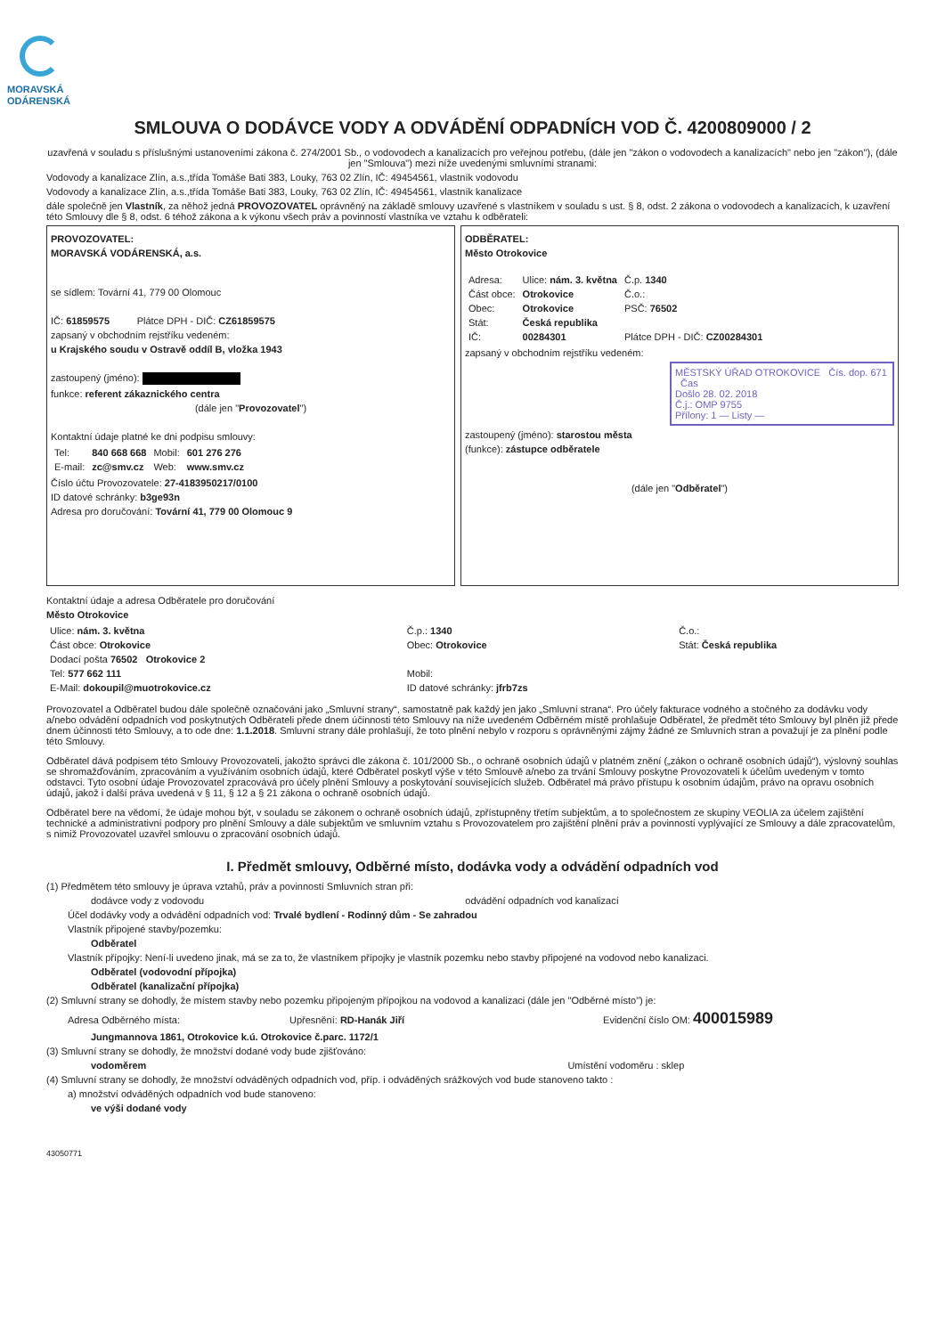MORAVSKÁ
ODÁRENSKÁ
SMLOUVA O DODÁVCE VODY A ODVÁDĚNÍ ODPADNÍCH VOD Č. 4200809000 / 2
uzavřená v souladu s příslušnými ustanoveními zákona č. 274/2001 Sb., o vodovodech a kanalizacích pro veřejnou potřebu, (dále jen "zákon o vodovodech a kanalizacích" nebo jen "zákon"), (dále jen "Smlouva") mezi níže uvedenými smluvními stranami:
Vodovody a kanalizace Zlín, a.s.,třída Tomáše Bati 383, Louky, 763 02 Zlín, IČ: 49454561, vlastník vodovodu
Vodovody a kanalizace Zlín, a.s.,třída Tomáše Bati 383, Louky, 763 02 Zlín, IČ: 49454561, vlastník kanalizace
dále společně jen Vlastník, za něhož jedná PROVOZOVATEL oprávněný na základě smlouvy uzavřené s vlastníkem v souladu s ust. § 8, odst. 2 zákona o vodovodech a kanalizacích, k uzavření této Smlouvy dle § 8, odst. 6 téhož zákona a k výkonu všech práv a povinností vlastníka ve vztahu k odběrateli:
PROVOZOVATEL:
MORAVSKÁ VODÁRENSKÁ, a.s.
se sídlem: Tovární 41, 779 00 Olomouc
IČ: 61859575 Plátce DPH - DIČ: CZ61859575
zapsaný v obchodním rejstříku vedeném:
u Krajského soudu v Ostravě oddíl B, vložka 1943
zastoupený (jméno):
funkce: referent zákaznického centra
(dále jen "Provozovatel")
Kontaktní údaje platné ke dni podpisu smlouvy:
| Tel: | 840 668 668 | Mobil: | 601 276 276 |
| E-mail: | zc@smv.cz | Web: | www.smv.cz |
Číslo účtu Provozovatele: 27-4183950217/0100
ID datové schránky: b3ge93n
Adresa pro doručování: Tovární 41, 779 00 Olomouc 9
ODBĚRATEL:
Město Otrokovice
| Adresa: | Ulice: nám. 3. května | Č.p. 1340 |
| Část obce: | Otrokovice | Č.o.: |
| Obec: | Otrokovice | PSČ: 76502 |
| Stát: | Česká republika | |
| IČ: | 00284301 | Plátce DPH - DIČ: CZ00284301 |
zapsaný v obchodním rejstříku vedeném:
MĚSTSKÝ ÚŘAD OTROKOVICE Čís. dop. 671 Čas
Došlo 28. 02. 2018
Č.j.: OMP 9755
Přílony: 1 — Listy —
zastoupený (jméno): starostou města
(funkce): zástupce odběratele
(dále jen "Odběratel")
Kontaktní údaje a adresa Odběratele pro doručování
Město Otrokovice
| Ulice: nám. 3. května | Č.p.: 1340 | Č.o.: |
| Část obce: Otrokovice | Obec: Otrokovice | Stát: Česká republika |
| Dodací pošta 76502 Otrokovice 2 | | |
| Tel: 577 662 111 | Mobil: | |
| E-Mail: dokoupil@muotrokovice.cz | ID datové schránky: jfrb7zs | |
Provozovatel a Odběratel budou dále společně označováni jako „Smluvní strany“, samostatně pak každý jen jako „Smluvní strana“. Pro účely fakturace vodného a stočného za dodávku vody a/nebo odvádění odpadních vod poskytnutých Odběrateli přede dnem účinnosti této Smlouvy na níže uvedeném Odběrném místě prohlašuje Odběratel, že předmět této Smlouvy byl plněn již přede dnem účinnosti této Smlouvy, a to ode dne: 1.1.2018. Smluvní strany dále prohlašují, že toto plnění nebylo v rozporu s oprávněnými zájmy žádné ze Smluvních stran a považují je za plnění podle této Smlouvy.
Odběratel dává podpisem této Smlouvy Provozovateli, jakožto správci dle zákona č. 101/2000 Sb., o ochraně osobních údajů v platném znění („zákon o ochraně osobních údajů“), výslovný souhlas se shromažďováním, zpracováním a využíváním osobních údajů, které Odběratel poskytl výše v této Smlouvě a/nebo za trvání Smlouvy poskytne Provozovateli k účelům uvedeným v tomto odstavci. Tyto osobní údaje Provozovatel zpracovává pro účely plnění Smlouvy a poskytování souvisejících služeb. Odběratel má právo přístupu k osobním údajům, právo na opravu osobních údajů, jakož i další práva uvedená v § 11, § 12 a § 21 zákona o ochraně osobních údajů.
Odběratel bere na vědomí, že údaje mohou být, v souladu se zákonem o ochraně osobních údajů, zpřístupněny třetím subjektům, a to společnostem ze skupiny VEOLIA za účelem zajištění technické a administrativní podpory pro plnění Smlouvy a dále subjektům ve smluvním vztahu s Provozovatelem pro zajištění plnění práv a povinností vyplývající ze Smlouvy a dále zpracovatelům, s nimiž Provozovatel uzavřel smlouvu o zpracování osobních údajů.
I. Předmět smlouvy, Odběrné místo, dodávka vody a odvádění odpadních vod
(1) Předmětem této smlouvy je úprava vztahů, práv a povinností Smluvních stran při:
dodávce vody z vodovodu odvádění odpadních vod kanalizací
Účel dodávky vody a odvádění odpadních vod: Trvalé bydlení - Rodinný dům - Se zahradou
Vlastník připojené stavby/pozemku:
Odběratel
Vlastník přípojky: Není-li uvedeno jinak, má se za to, že vlastníkem přípojky je vlastník pozemku nebo stavby připojené na vodovod nebo kanalizaci.
Odběratel (vodovodní přípojka)
Odběratel (kanalizační přípojka)
(2) Smluvní strany se dohodly, že místem stavby nebo pozemku připojeným přípojkou na vodovod a kanalizaci (dále jen "Odběrné místo") je:
Adresa Odběrného místa: Upřesnění: RD-Hanák Jiří Evidenční číslo OM: 400015989
Jungmannova 1861, Otrokovice k.ú. Otrokovice č.parc. 1172/1
(3) Smluvní strany se dohodly, že množství dodané vody bude zjišťováno:
vodoměrem Umístění vodoměru : sklep
(4) Smluvní strany se dohodly, že množství odváděných odpadních vod, příp. i odváděných srážkových vod bude stanoveno takto :
a) množství odváděných odpadních vod bude stanoveno:
ve výši dodané vody
43050771